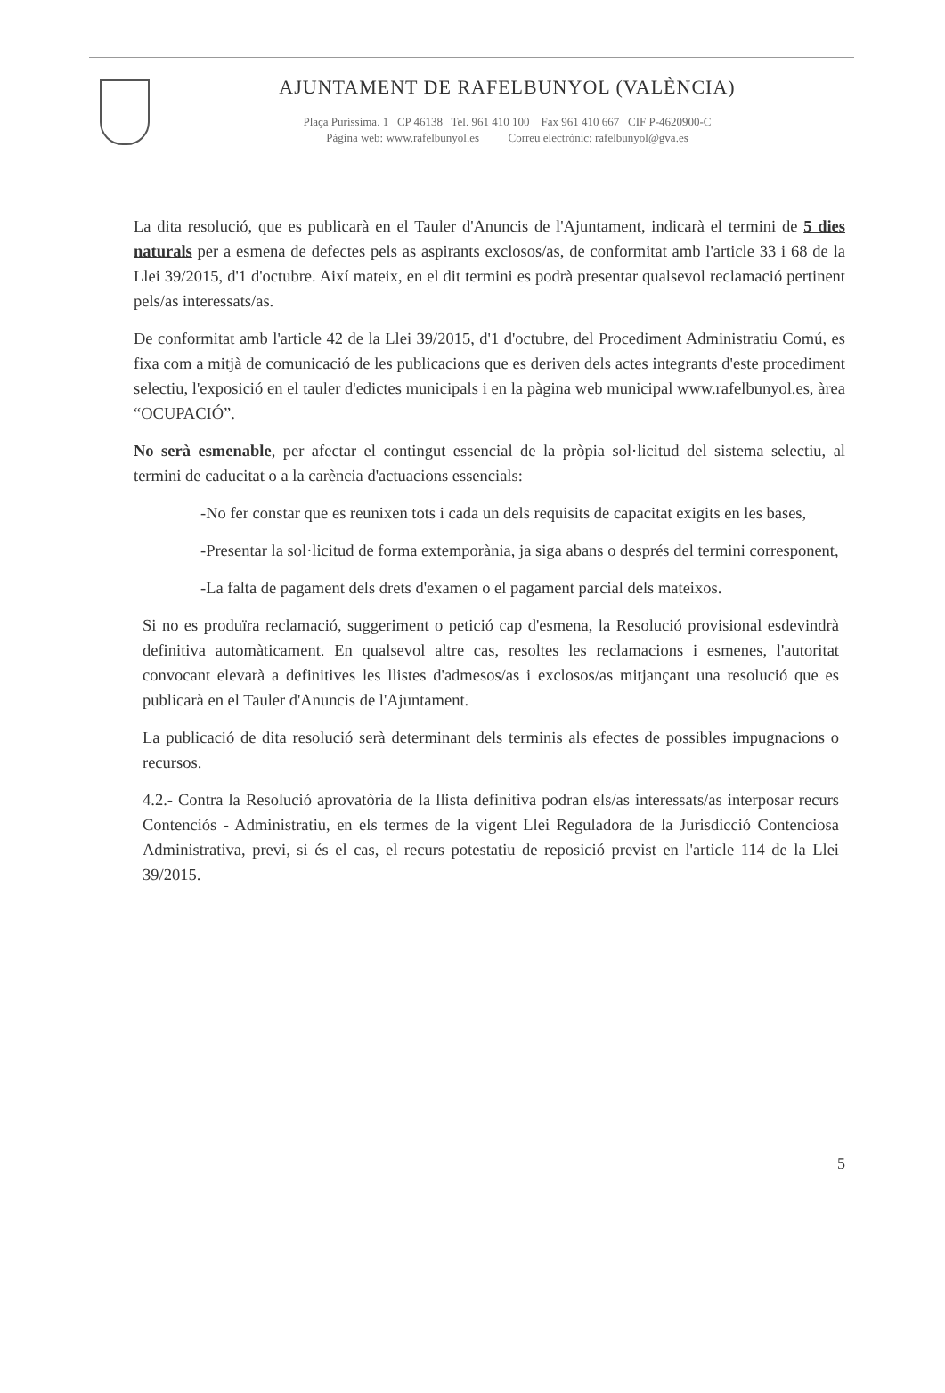AJUNTAMENT DE RAFELBUNYOL (VALÈNCIA)
Plaça Puríssima. 1 CP 46138 Tel. 961 410 100 Fax 961 410 667 CIF P-4620900-C
Pàgina web: www.rafelbunyol.es Correu electrònic: rafelbunyol@gva.es
La dita resolució, que es publicarà en el Tauler d'Anuncis de l'Ajuntament, indicarà el termini de 5 dies naturals per a esmena de defectes pels as aspirants exclosos/as, de conformitat amb l'article 33 i 68 de la Llei 39/2015, d'1 d'octubre. Així mateix, en el dit termini es podrà presentar qualsevol reclamació pertinent pels/as interessats/as.
De conformitat amb l'article 42 de la Llei 39/2015, d'1 d'octubre, del Procediment Administratiu Comú, es fixa com a mitjà de comunicació de les publicacions que es deriven dels actes integrants d'este procediment selectiu, l'exposició en el tauler d'edictes municipals i en la pàgina web municipal www.rafelbunyol.es, àrea “OCUPACIÓ”.
No serà esmenable, per afectar el contingut essencial de la pròpia sol·licitud del sistema selectiu, al termini de caducitat o a la carència d'actuacions essencials:
-No fer constar que es reunixen tots i cada un dels requisits de capacitat exigits en les bases,
-Presentar la sol·licitud de forma extemporània, ja siga abans o després del termini corresponent,
-La falta de pagament dels drets d'examen o el pagament parcial dels mateixos.
Si no es produïra reclamació, suggeriment o petició cap d'esmena, la Resolució provisional esdevindrà definitiva automàticament. En qualsevol altre cas, resoltes les reclamacions i esmenes, l'autoritat convocant elevarà a definitives les llistes d'admesos/as i exclosos/as mitjançant una resolució que es publicarà en el Tauler d'Anuncis de l'Ajuntament.
La publicació de dita resolució serà determinant dels terminis als efectes de possibles impugnacions o recursos.
4.2.- Contra la Resolució aprovatòria de la llista definitiva podran els/as interessats/as interposar recurs Contenciós - Administratiu, en els termes de la vigent Llei Reguladora de la Jurisdicció Contenciosa Administrativa, previ, si és el cas, el recurs potestatiu de reposició previst en l'article 114 de la Llei 39/2015.
5